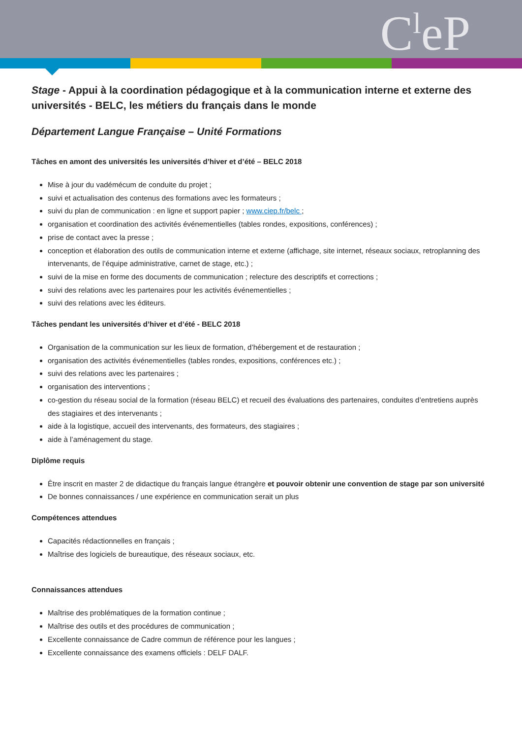C<sup>l</sup>eP
Stage - Appui à la coordination pédagogique et à la communication interne et externe des universités - BELC, les métiers du français dans le monde
Département Langue Française – Unité Formations
Tâches en amont des universités les universités d’hiver et d’été – BELC 2018
Mise à jour du vadémécum de conduite du projet ;
suivi et actualisation des contenus des formations avec les formateurs ;
suivi du plan de communication : en ligne et support papier ; www.ciep.fr/belc ;
organisation et coordination des activités événementielles (tables rondes, expositions, conférences) ;
prise de contact avec la presse ;
conception et élaboration des outils de communication interne et externe (affichage, site internet, réseaux sociaux, retroplanning des intervenants, de l’équipe administrative, carnet de stage, etc.) ;
suivi de la mise en forme des documents de communication ; relecture des descriptifs et corrections ;
suivi des relations avec les partenaires pour les activités événementielles ;
suivi des relations avec les éditeurs.
Tâches pendant les universités d’hiver et d’été - BELC 2018
Organisation de la communication sur les lieux de formation, d’hébergement et de restauration ;
organisation des activités événementielles (tables rondes, expositions, conférences etc.) ;
suivi des relations avec les partenaires ;
organisation des interventions ;
co-gestion du réseau social de la formation (réseau BELC) et recueil des évaluations des partenaires, conduites d’entretiens auprès des stagiaires et des intervenants ;
aide à la logistique, accueil des intervenants, des formateurs, des stagiaires ;
aide à l’aménagement du stage.
Diplôme requis
Être inscrit en master 2 de didactique du français langue étrangère et pouvoir obtenir une convention de stage par son université
De bonnes connaissances / une expérience en communication serait un plus
Compétences attendues
Capacités rédactionnelles en français ;
Maîtrise des logiciels de bureautique, des réseaux sociaux, etc.
Connaissances attendues
Maîtrise des problématiques de la formation continue ;
Maîtrise des outils et des procédures de communication ;
Excellente connaissance de Cadre commun de référence pour les langues ;
Excellente connaissance des examens officiels : DELF DALF.